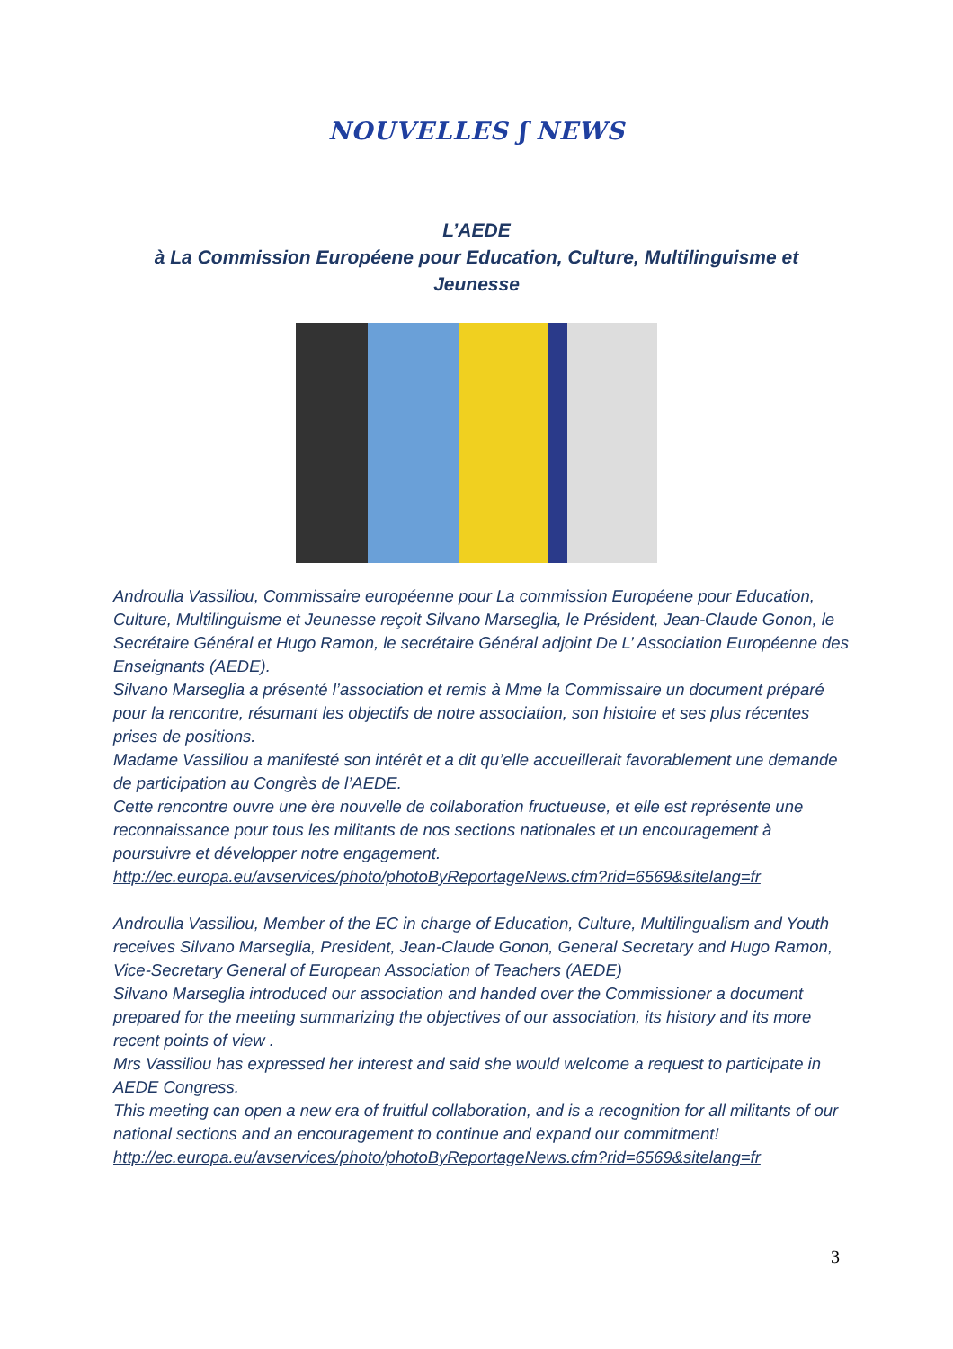NOUVELLES ʃ NEWS
L’AEDE
à La Commission Européene pour Education, Culture, Multilinguisme et Jeunesse
Androulla Vassiliou, Commissaire européenne pour La commission Européene pour Education, Culture, Multilinguisme et Jeunesse reçoit Silvano Marseglia, le Président, Jean-Claude Gonon, le Secrétaire Général et Hugo Ramon, le secrétaire Général adjoint De L’ Association Européenne des Enseignants (AEDE).
Silvano Marseglia a présenté l’association et remis à Mme la Commissaire un document préparé pour la rencontre, résumant les objectifs de notre association, son histoire et ses plus récentes prises de positions.
Madame Vassiliou a manifesté son intérêt et a dit qu’elle accueillerait favorablement une demande de participation au Congrès de l’AEDE.
Cette rencontre ouvre une ère nouvelle de collaboration fructueuse, et elle est représente une reconnaissance pour tous les militants de nos sections nationales et un encouragement à poursuivre et développer notre engagement.
http://ec.europa.eu/avservices/photo/photoByReportageNews.cfm?rid=6569&sitelang=fr
Androulla Vassiliou, Member of the EC in charge of Education, Culture, Multilingualism and Youth receives Silvano Marseglia, President, Jean-Claude Gonon, General Secretary and Hugo Ramon, Vice-Secretary General of European Association of Teachers (AEDE)
Silvano Marseglia introduced our association and handed over the Commissioner a document prepared for the meeting summarizing the objectives of our association, its history and its more recent points of view .
Mrs Vassiliou has expressed her interest and said she would welcome a request to participate in AEDE Congress.
This meeting can open a new era of fruitful collaboration, and is a recognition for all militants of our national sections and an encouragement to continue and expand our commitment!
http://ec.europa.eu/avservices/photo/photoByReportageNews.cfm?rid=6569&sitelang=fr
3